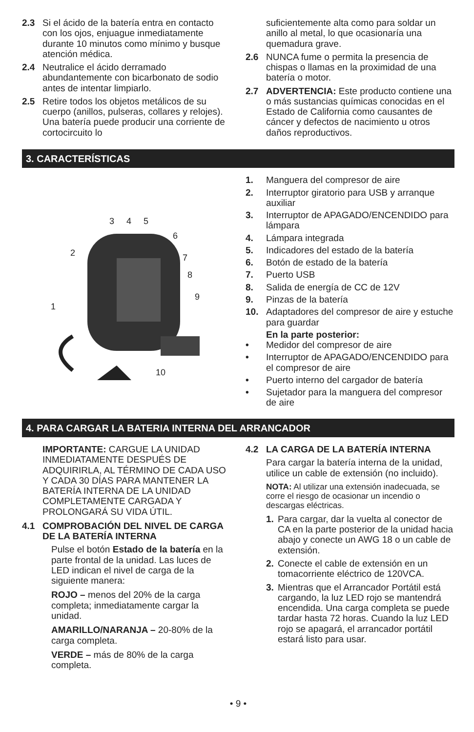2.3 Si el ácido de la batería entra en contacto con los ojos, enjuague inmediatamente durante 10 minutos como mínimo y busque atención médica.
2.4 Neutralice el ácido derramado abundantemente con bicarbonato de sodio antes de intentar limpiarlo.
2.5 Retire todos los objetos metálicos de su cuerpo (anillos, pulseras, collares y relojes). Una batería puede producir una corriente de cortocircuito lo
suficientemente alta como para soldar un anillo al metal, lo que ocasionaría una quemadura grave.
2.6 NUNCA fume o permita la presencia de chispas o llamas en la proximidad de una batería o motor.
2.7 ADVERTENCIA: Este producto contiene una o más sustancias químicas conocidas en el Estado de California como causantes de cáncer y defectos de nacimiento u otros daños reproductivos.
3. CARACTERÍSTICAS
3
4
5
6
7
8
9
2
1
10
1. Manguera del compresor de aire
2. Interruptor giratorio para USB y arranque auxiliar
3. Interruptor de APAGADO/ENCENDIDO para lámpara
4. Lámpara integrada
5. Indicadores del estado de la batería
6. Botón de estado de la batería
7. Puerto USB
8. Salida de energía de CC de 12V
9. Pinzas de la batería
10. Adaptadores del compresor de aire y estuche para guardar
En la parte posterior:
• Medidor del compresor de aire
• Interruptor de APAGADO/ENCENDIDO para el compresor de aire
• Puerto interno del cargador de batería
• Sujetador para la manguera del compresor de aire
4. PARA CARGAR LA BATERIA INTERNA DEL ARRANCADOR
IMPORTANTE: CARGUE LA UNIDAD INMEDIATAMENTE DESPUÉS DE ADQUIRIRLA, AL TÉRMINO DE CADA USO Y CADA 30 DÍAS PARA MANTENER LA BATERÍA INTERNA DE LA UNIDAD COMPLETAMENTE CARGADA Y PROLONGARÁ SU VIDA ÚTIL.
4.1 COMPROBACIÓN DEL NIVEL DE CARGA DE LA BATERÍA INTERNA
Pulse el botón Estado de la batería en la parte frontal de la unidad. Las luces de LED indican el nivel de carga de la siguiente manera:
ROJO – menos del 20% de la carga completa; inmediatamente cargar la unidad.
AMARILLO/NARANJA – 20-80% de la carga completa.
VERDE – más de 80% de la carga completa.
4.2 LA CARGA DE LA BATERÍA INTERNA
Para cargar la batería interna de la unidad, utilice un cable de extensión (no incluido).
NOTA: Al utilizar una extensión inadecuada, se corre el riesgo de ocasionar un incendio o descargas eléctricas.
1. Para cargar, dar la vuelta al conector de CA en la parte posterior de la unidad hacia abajo y conecte un AWG 18 o un cable de extensión.
2. Conecte el cable de extensión en un tomacorriente eléctrico de 120VCA.
3. Mientras que el Arrancador Portátil está cargando, la luz LED rojo se mantendrá encendida. Una carga completa se puede tardar hasta 72 horas. Cuando la luz LED rojo se apagará, el arrancador portátil estará listo para usar.
• 9 •